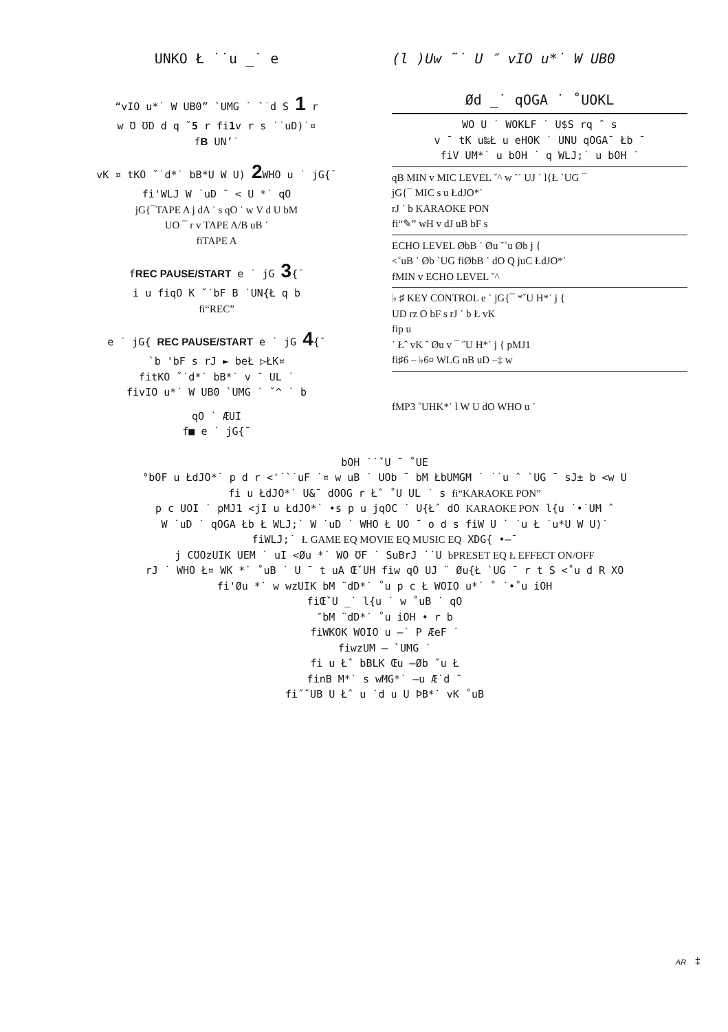UNKO Ł ˙˙u _˙ e
“vIO u*˙ W UB0” `UMG ˙ `˙d S 1 r
w Ʊ ƱD d q ˇ5 r fi1v r s ˙˙uD)˙¤
fB UN’˙
vK ¤ tKO ˇ˙d*˙ bB*U W U) 2 WHO u ˙ jG{¯
fi'WLJ W ˙uD ¯ < U *˙ qO
jG{¯TAPE A j dA ˙ s qO ˙ w V d U bM
UO ¯ r v TAPE A/B uB ˙
fiTAPE A
fREC PAUSE/START e ˙ jG 3{¯
i u fiqO K ˇ˙bF B ˙UN{Ł q b
fi“REC”
e ˙ jG{ REC PAUSE/START e ˙ jG 4{¯
`b 'bF s rJ ► beŁ ▷ŁK¤
fitKO ˇ˙d*˙ bB*˙ v ¯ UL ˙
fivIO u*˙ W UB0 `UMG ˙ ˇ^ ˙ b
qO ˙ ÆUI
f■ e ˙ jG{¯
(l )Uw ˜˙ U ″ vIO u*˙ W UB0
Ød _˙ qOGA ˙ ˚UOKL
WO U ˙ WOKLF ˙ U$S rq ˆ s
v ¯ tK u‰Ł u eHOK ˙ UNU qOGA¯ Łb ¯
fiV UM*˙ u bOH ˙ q WLJ;˙ u bOH ˙
qB MIN v MIC LEVEL ˇ^ w ˜˙ UJ ˙ l{Ł `UG ¯
jG{¯ MIC s u ŁdJO*˙
rJ ˙ b KARAOKE PON
fi“✎” wH v dJ uB bF s
ECHO LEVEL ØbB ˙ Øu ˇ˚u Øb j {
<˚uB ˙ Øb `UG fiØbB ˙ dO Q juC ŁdJO*˙
fMIN v ECHO LEVEL ˇ^
♭ ♯ KEY CONTROL e ˙ jG{¯ *˝U H*˙ j {
UD rz O bF s rJ ˙ b Ł vK
fip u
˙ Łˆ vK ˆ Øu v ¯ ˝U H*˙ j { pMJ1
fi♯6 – ♭6¤ WLG nB uD –‡ w
fMP3 ˚UHK*˙ l W U dO WHO u ˙
bOH ˙˙ˇU ¯ ˚UE
°bOF u ŁdJO*˙ p d r <'˙`˙uF ˙¤ w uB ˙ UOb ¯ bM ŁbUMGM ˙ ˙˙u ˆ `UG ¯ sJ± b <w U
fi u ŁdJO*˙ U&¯ dOOG r Łˆ ˚U UL ˙ s fi“KARAOKE PON”
p c UOI ˙ pMJ1 <jI u ŁdJO*˙ •s p u jqOC ˙ U{Łˆ dO KARAOKE PON l{u ˙•˙UM ˆ
W ˙uD ˙ qOGA Łb Ł WLJ;˙ W ˙uD ˙ WHO Ł UO ¯ o d s fiW U ˙ ˙u Ł ˙u*U W U)˙
fiWLJ;˙ Ł GAME EQ MOVIE EQ MUSIC EQ XDG{ •–¯
j CƱOzUIK UEM ˙ uI <Øu *˙ WO ƱF ˙ SuBrJ ˙˙U bPRESET EQ Ł EFFECT ON/OFF
rJ ˙ WHO Ł¤ WK *˙ ˚uB ˙ U ¯ t uA ŒˇUH fiw qO UJ ¨ Øu{Ł `UG ¯ r t S <˚u d R XO
fi'Øu *˙ w wzUIK bM ¨dD*˙ ˚u p c Ł WOIO u*˙ ˚ ˙•˚u iOH
fiŒˇU _˙ l{u ˙ w ˚uB ˙ qO
″bM ¨dD*˙ ˚u iOH • r b
fiWKOK WOIO u –˙ P ÆeF ˙
fiwzUM – `UMG ˙
fi u Łˆ bBLK Œu –Øb ˇu Ł
finB M*˙ s wMG*˙ –u Æ˙d ¯
fi˝ˇUB U Łˆ u ˙d u U ÞB*˙ vK ˚uB
AR ‡